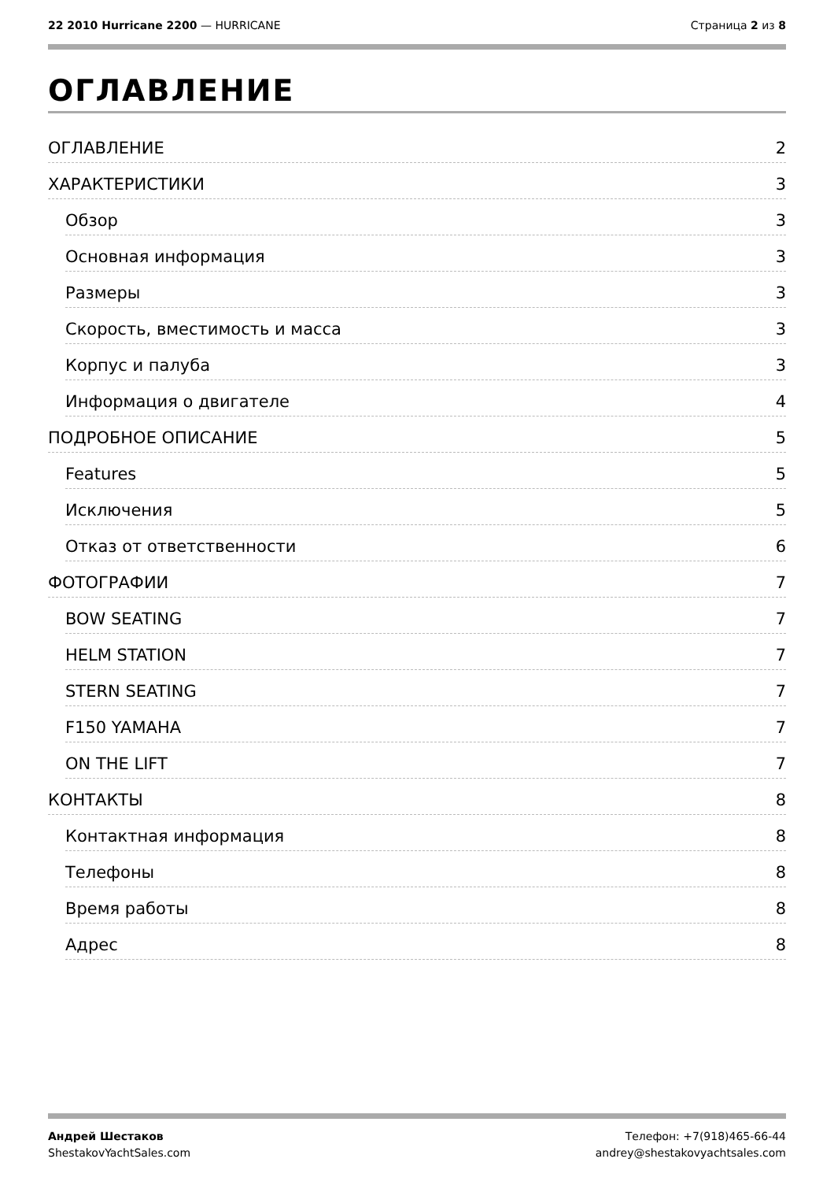22 2010 Hurricane 2200 — HURRICANE
Страница 2 из 8
ОГЛАВЛЕНИЕ
ОГЛАВЛЕНИЕ 2
ХАРАКТЕРИСТИКИ 3
Обзор 3
Основная информация 3
Размеры 3
Скорость, вместимость и масса 3
Корпус и палуба 3
Информация о двигателе 4
ПОДРОБНОЕ ОПИСАНИЕ 5
Features 5
Исключения 5
Отказ от ответственности 6
ФОТОГРАФИИ 7
BOW SEATING 7
HELM STATION 7
STERN SEATING 7
F150 YAMAHA 7
ON THE LIFT 7
КОНТАКТЫ 8
Контактная информация 8
Телефоны 8
Время работы 8
Адрес 8
Андрей Шестаков
ShestakovYachtSales.com
Телефон: +7(918)465-66-44
andrey@shestakovyachtsales.com